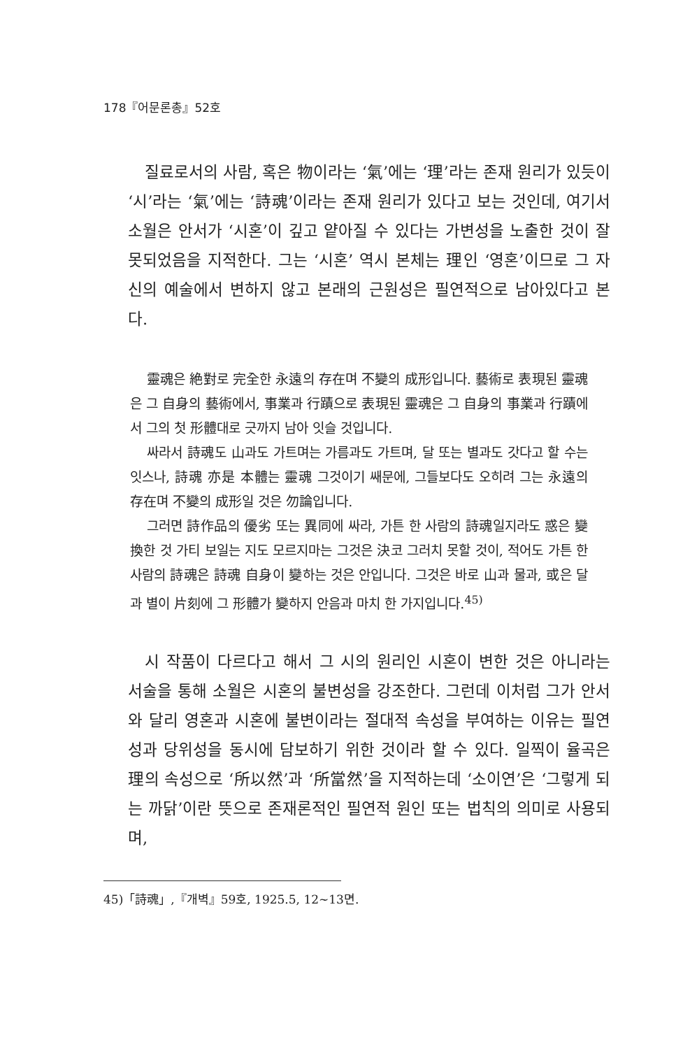178『어문론총』52호
질료로서의 사람, 혹은 物이라는 ‘氣’에는 ‘理’라는 존재 원리가 있듯이 ‘시’라는 ‘氣’에는 ‘詩魂’이라는 존재 원리가 있다고 보는 것인데, 여기서 소월은 안서가 ‘시혼’이 깊고 얕아질 수 있다는 가변성을 노출한 것이 잘못되었음을 지적한다. 그는 ‘시혼’ 역시 본체는 理인 ‘영혼’이므로 그 자신의 예술에서 변하지 않고 본래의 근원성은 필연적으로 남아있다고 본다.
靈魂은 絶對로 完全한 永遠의 存在며 不變의 成形입니다. 藝術로 表現된 靈魂은 그 自身의 藝術에서, 事業과 行蹟으로 表現된 靈魂은 그 自身의 事業과 行蹟에서 그의 첫 形體대로 긋까지 남아 잇슬 것입니다.
싸라서 詩魂도 山과도 가트며는 가름과도 가트며, 달 또는 별과도 갓다고 할 수는 잇스나, 詩魂 亦是 本體는 靈魂 그것이기 쌔문에, 그들보다도 오히려 그는 永遠의 存在며 不變의 成形일 것은 勿論입니다.
그러면 詩作品의 優劣 또는 異同에 싸라, 가튼 한 사람의 詩魂일지라도 惑은 變換한 것 가티 보일는 지도 모르지마는 그것은 決코 그러치 못할 것이, 적어도 가튼 한 사람의 詩魂은 詩魂 自身이 變하는 것은 안입니다. 그것은 바로 山과 물과, 或은 달과 별이 片刻에 그 形體가 變하지 안음과 마치 한 가지입니다.<sup>45)</sup>
시 작품이 다르다고 해서 그 시의 원리인 시혼이 변한 것은 아니라는 서술을 통해 소월은 시혼의 불변성을 강조한다. 그런데 이처럼 그가 안서와 달리 영혼과 시혼에 불변이라는 절대적 속성을 부여하는 이유는 필연성과 당위성을 동시에 담보하기 위한 것이라 할 수 있다. 일찍이 율곡은 理의 속성으로 ‘所以然’과 ‘所當然’을 지적하는데 ‘소이연’은 ‘그렇게 되는 까닭’이란 뜻으로 존재론적인 필연적 원인 또는 법칙의 의미로 사용되며,
45)「詩魂」,『개벽』59호, 1925.5, 12~13면.